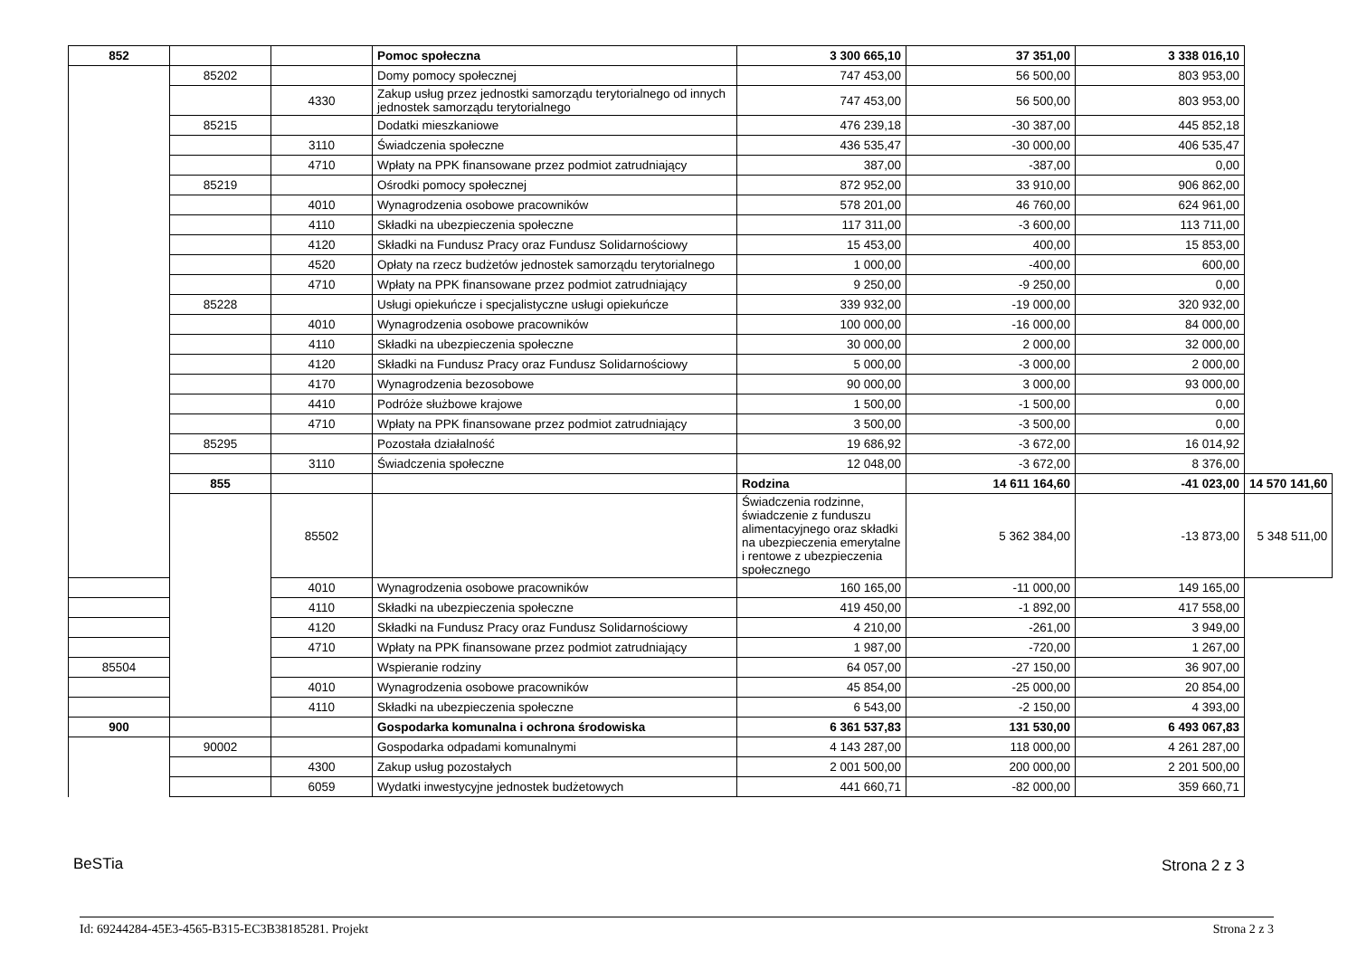| 852 | | | Pomoc społeczna | 3 300 665,10 | 37 351,00 | 3 338 016,10 | |
| | 85202 | | Domy pomocy społecznej | 747 453,00 | 56 500,00 | 803 953,00 | |
| | | 4330 | Zakup usług przez jednostki samorządu terytorialnego od innych jednostek samorządu terytorialnego | 747 453,00 | 56 500,00 | 803 953,00 | |
| | 85215 | | Dodatki mieszkaniowe | 476 239,18 | -30 387,00 | 445 852,18 | |
| | | 3110 | Świadczenia społeczne | 436 535,47 | -30 000,00 | 406 535,47 | |
| | | 4710 | Wpłaty na PPK finansowane przez podmiot zatrudniający | 387,00 | -387,00 | 0,00 | |
| | 85219 | | Ośrodki pomocy społecznej | 872 952,00 | 33 910,00 | 906 862,00 | |
| | | 4010 | Wynagrodzenia osobowe pracowników | 578 201,00 | 46 760,00 | 624 961,00 | |
| | | 4110 | Składki na ubezpieczenia społeczne | 117 311,00 | -3 600,00 | 113 711,00 | |
| | | 4120 | Składki na Fundusz Pracy oraz Fundusz Solidarnościowy | 15 453,00 | 400,00 | 15 853,00 | |
| | | 4520 | Opłaty na rzecz budżetów jednostek samorządu terytorialnego | 1 000,00 | -400,00 | 600,00 | |
| | | 4710 | Wpłaty na PPK finansowane przez podmiot zatrudniający | 9 250,00 | -9 250,00 | 0,00 | |
| | 85228 | | Usługi opiekuńcze i specjalistyczne usługi opiekuńcze | 339 932,00 | -19 000,00 | 320 932,00 | |
| | | 4010 | Wynagrodzenia osobowe pracowników | 100 000,00 | -16 000,00 | 84 000,00 | |
| | | 4110 | Składki na ubezpieczenia społeczne | 30 000,00 | 2 000,00 | 32 000,00 | |
| | | 4120 | Składki na Fundusz Pracy oraz Fundusz Solidarnościowy | 5 000,00 | -3 000,00 | 2 000,00 | |
| | | 4170 | Wynagrodzenia bezosobowe | 90 000,00 | 3 000,00 | 93 000,00 | |
| | | 4410 | Podróże służbowe krajowe | 1 500,00 | -1 500,00 | 0,00 | |
| | | 4710 | Wpłaty na PPK finansowane przez podmiot zatrudniający | 3 500,00 | -3 500,00 | 0,00 | |
| | 85295 | | Pozostała działalność | 19 686,92 | -3 672,00 | 16 014,92 | |
| | | 3110 | Świadczenia społeczne | 12 048,00 | -3 672,00 | 8 376,00 | |
| | 855 | | | Rodzina | 14 611 164,60 | -41 023,00 | 14 570 141,60 |
| | | 85502 | | Świadczenia rodzinne, świadczenie z funduszu alimentacyjnego oraz składki na ubezpieczenia emerytalne i rentowe z ubezpieczenia społecznego | 5 362 384,00 | -13 873,00 | 5 348 511,00 |
| | | 4010 | Wynagrodzenia osobowe pracowników | 160 165,00 | -11 000,00 | 149 165,00 | |
| | | 4110 | Składki na ubezpieczenia społeczne | 419 450,00 | -1 892,00 | 417 558,00 | |
| | | 4120 | Składki na Fundusz Pracy oraz Fundusz Solidarnościowy | 4 210,00 | -261,00 | 3 949,00 | |
| | | 4710 | Wpłaty na PPK finansowane przez podmiot zatrudniający | 1 987,00 | -720,00 | 1 267,00 | |
| 85504 | | | Wspieranie rodziny | 64 057,00 | -27 150,00 | 36 907,00 | |
| | | 4010 | Wynagrodzenia osobowe pracowników | 45 854,00 | -25 000,00 | 20 854,00 | |
| | | 4110 | Składki na ubezpieczenia społeczne | 6 543,00 | -2 150,00 | 4 393,00 | |
| 900 | | | Gospodarka komunalna i ochrona środowiska | 6 361 537,83 | 131 530,00 | 6 493 067,83 | |
| | 90002 | | Gospodarka odpadami komunalnymi | 4 143 287,00 | 118 000,00 | 4 261 287,00 | |
| | | 4300 | Zakup usług pozostałych | 2 001 500,00 | 200 000,00 | 2 201 500,00 | |
| | | 6059 | Wydatki inwestycyjne jednostek budżetowych | 441 660,71 | -82 000,00 | 359 660,71 | |
BeSTia Strona 2 z 3
Id: 69244284-45E3-4565-B315-EC3B38185281. Projekt Strona 2 z 3